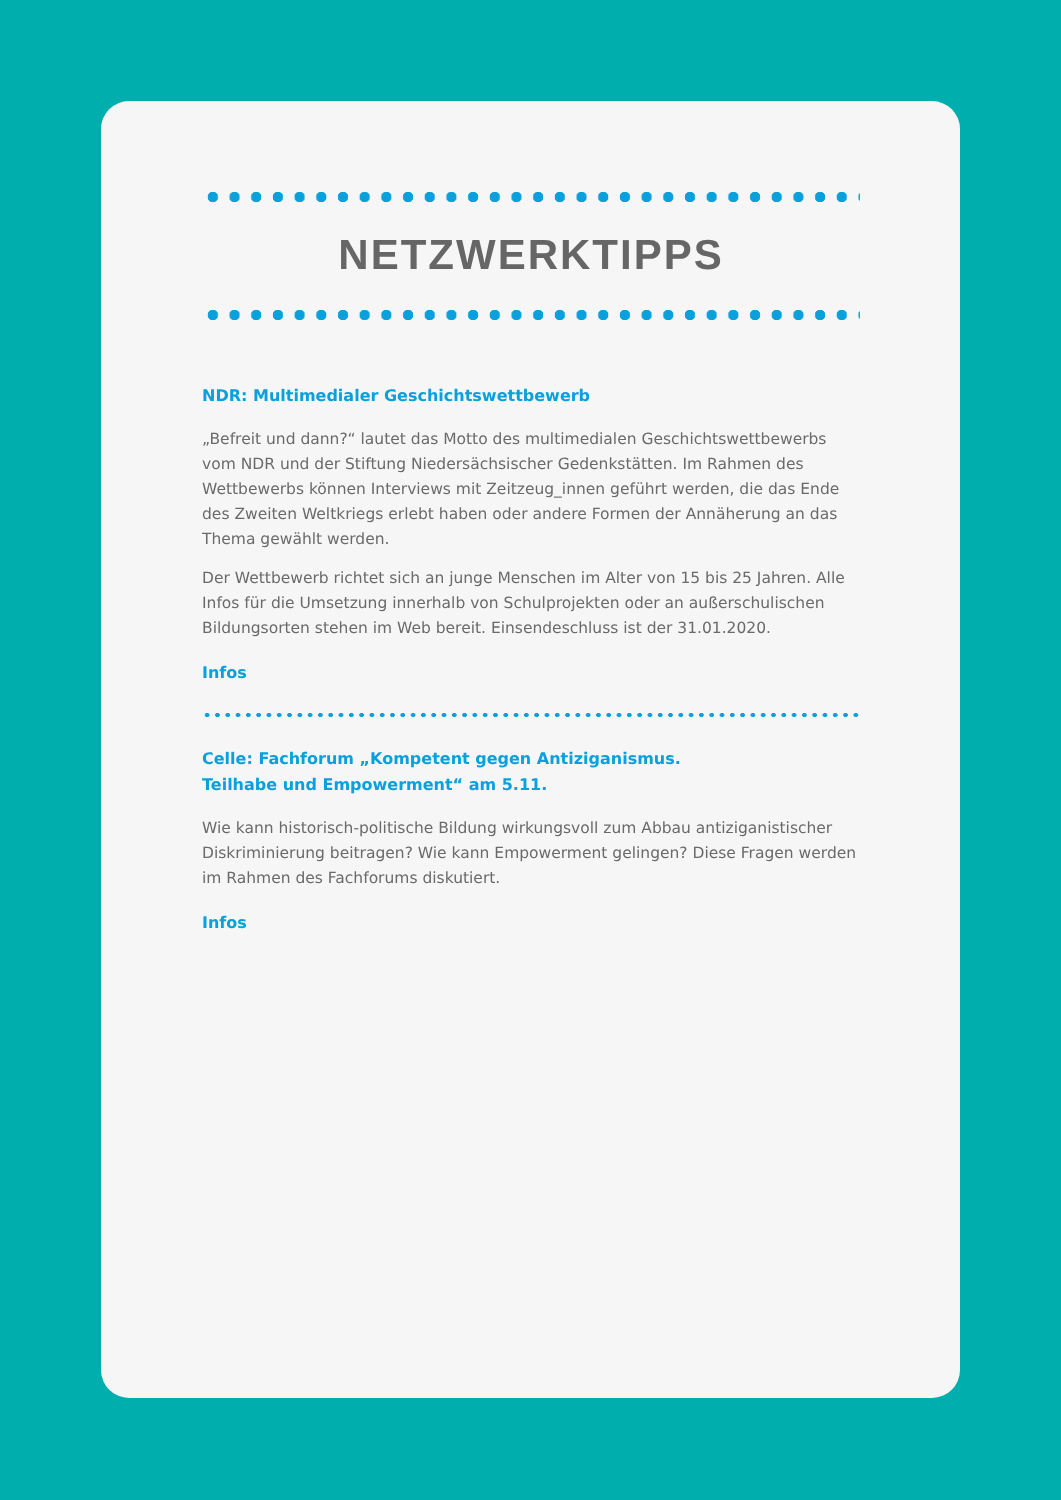NETZWERKTIPPS
NDR: Multimedialer Geschichtswettbewerb
„Befreit und dann?“ lautet das Motto des multimedialen Geschichtswettbewerbs vom NDR und der Stiftung Niedersächsischer Gedenkstätten. Im Rahmen des Wettbewerbs können Interviews mit Zeitzeug_innen geführt werden, die das Ende des Zweiten Weltkriegs erlebt haben oder andere Formen der Annäherung an das Thema gewählt werden.
Der Wettbewerb richtet sich an junge Menschen im Alter von 15 bis 25 Jahren. Alle Infos für die Umsetzung innerhalb von Schulprojekten oder an außerschuli­schen Bildungsorten stehen im Web bereit. Einsendeschluss ist der 31.01.2020.
Infos
Celle: Fachforum „Kompetent gegen Antiziganismus.
Teilhabe und Empowerment“ am 5.11.
Wie kann historisch-politische Bildung wirkungsvoll zum Abbau antiziganistischer Diskriminierung beitragen? Wie kann Empowerment gelingen? Diese Fragen wer­den im Rahmen des Fachforums diskutiert.
Infos